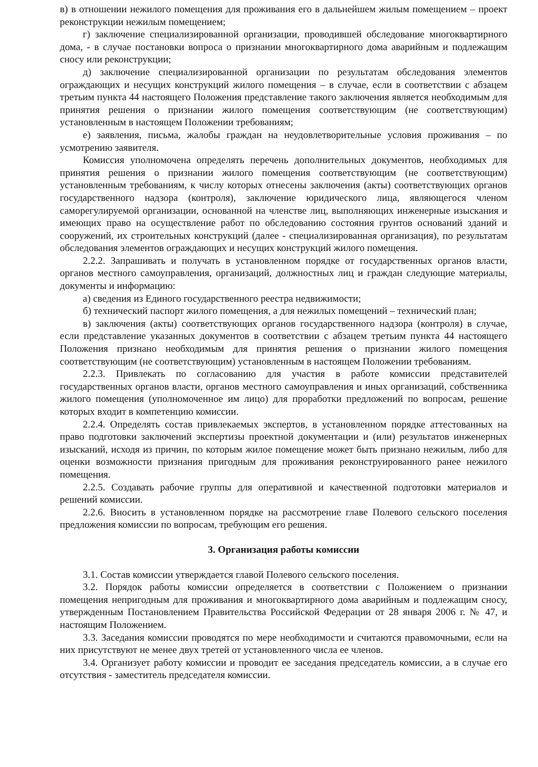в) в отношении нежилого помещения для проживания его в дальнейшем жилым помещением – проект реконструкции нежилым помещением;
г) заключение специализированной организации, проводившей обследование многоквартирного дома, - в случае постановки вопроса о признании многоквартирного дома аварийным и подлежащим сносу или реконструкции;
д) заключение специализированной организации по результатам обследования элементов ограждающих и несущих конструкций жилого помещения – в случае, если в соответствии с абзацем третьим пункта 44 настоящего Положения представление такого заключения является необходимым для принятия решения о признании жилого помещения соответствующим (не соответствующим) установленным в настоящем Положении требованиям;
е) заявления, письма, жалобы граждан на неудовлетворительные условия проживания – по усмотрению заявителя.
Комиссия уполномочена определять перечень дополнительных документов, необходимых для принятия решения о признании жилого помещения соответствующим (не соответствующим) установленным требованиям, к числу которых отнесены заключения (акты) соответствующих органов государственного надзора (контроля), заключение юридического лица, являющегося членом саморегулируемой организации, основанной на членстве лиц, выполняющих инженерные изыскания и имеющих право на осуществление работ по обследованию состояния грунтов оснований зданий и сооружений, их строительных конструкций (далее - специализированная организация), по результатам обследования элементов ограждающих и несущих конструкций жилого помещения.
2.2.2. Запрашивать и получать в установленном порядке от государственных органов власти, органов местного самоуправления, организаций, должностных лиц и граждан следующие материалы, документы и информацию:
а) сведения из Единого государственного реестра недвижимости;
б) технический паспорт жилого помещения, а для нежилых помещений – технический план;
в) заключения (акты) соответствующих органов государственного надзора (контроля) в случае, если представление указанных документов в соответствии с абзацем третьим пункта 44 настоящего Положения признано необходимым для принятия решения о признании жилого помещения соответствующим (не соответствующим) установленным в настоящем Положении требованиям.
2.2.3. Привлекать по согласованию для участия в работе комиссии представителей государственных органов власти, органов местного самоуправления и иных организаций, собственника жилого помещения (уполномоченное им лицо) для проработки предложений по вопросам, решение которых входит в компетенцию комиссии.
2.2.4. Определять состав привлекаемых экспертов, в установленном порядке аттестованных на право подготовки заключений экспертизы проектной документации и (или) результатов инженерных изысканий, исходя из причин, по которым жилое помещение может быть признано нежилым, либо для оценки возможности признания пригодным для проживания реконструированного ранее нежилого помещения.
2.2.5. Создавать рабочие группы для оперативной и качественной подготовки материалов и решений комиссии.
2.2.6. Вносить в установленном порядке на рассмотрение главе Полевого сельского поселения предложения комиссии по вопросам, требующим его решения.
3. Организация работы комиссии
3.1. Состав комиссии утверждается главой Полевого сельского поселения.
3.2. Порядок работы комиссии определяется в соответствии с Положением о признании помещения непригодным для проживания и многоквартирного дома аварийным и подлежащим сносу, утвержденным Постановлением Правительства Российской Федерации от 28 января 2006 г. № 47, и настоящим Положением.
3.3. Заседания комиссии проводятся по мере необходимости и считаются правомочными, если на них присутствуют не менее двух третей от установленного числа ее членов.
3.4. Организует работу комиссии и проводит ее заседания председатель комиссии, а в случае его отсутствия - заместитель председателя комиссии.